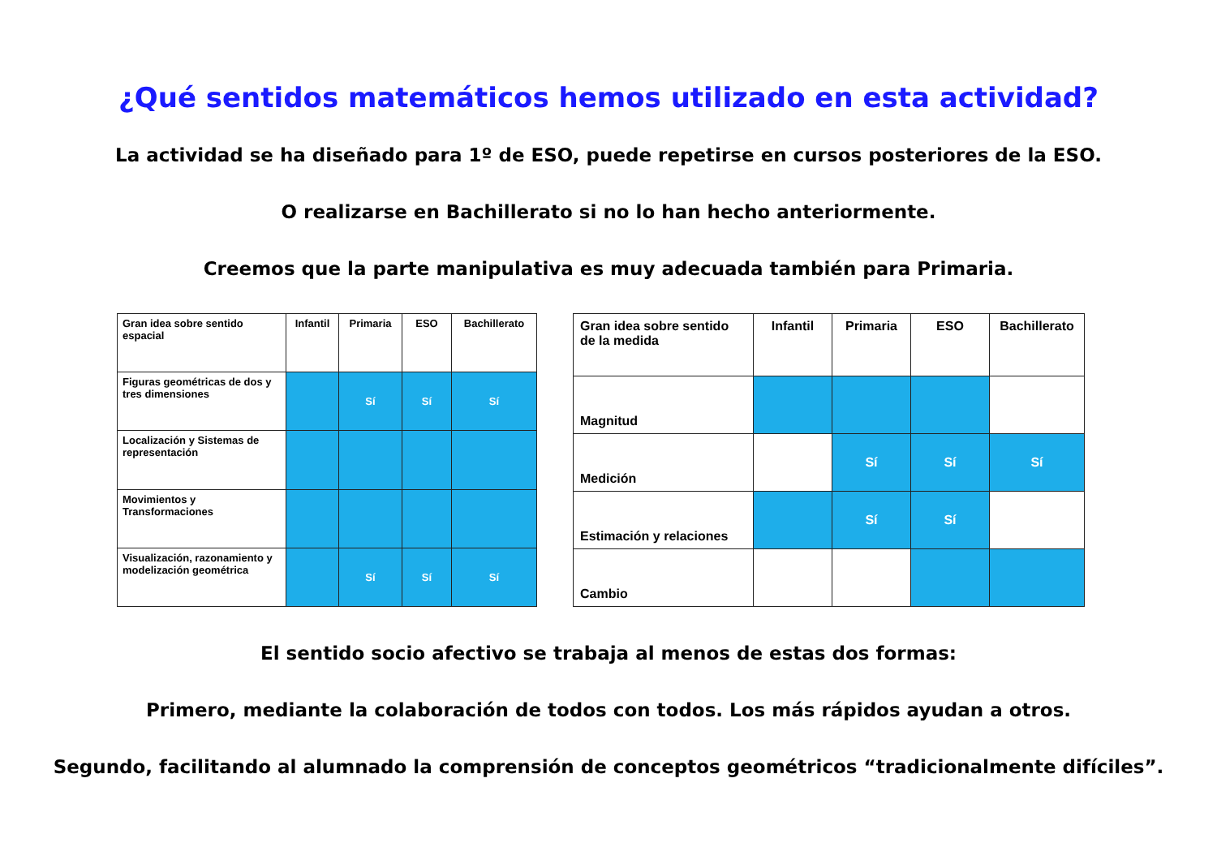¿Qué sentidos matemáticos hemos utilizado en esta actividad?
La actividad se ha diseñado para 1º de ESO, puede repetirse en cursos posteriores de la ESO.
O realizarse en Bachillerato si no lo han hecho anteriormente.
Creemos que la parte manipulativa es muy adecuada también para Primaria.
| Gran idea sobre sentido espacial | Infantil | Primaria | ESO | Bachillerato |
| --- | --- | --- | --- | --- |
| Figuras geométricas de dos y tres dimensiones | | Sí | Sí | Sí |
| Localización y Sistemas de representación | | | | |
| Movimientos y Transformaciones | | | | |
| Visualización, razonamiento y modelización geométrica | | Sí | Sí | Sí |
| Gran idea sobre sentido de la medida | Infantil | Primaria | ESO | Bachillerato |
| --- | --- | --- | --- | --- |
| Magnitud | | | | |
| Medición | | Sí | Sí | Sí |
| Estimación y relaciones | | Sí | Sí | |
| Cambio | | | | |
El sentido socio afectivo se trabaja al menos de estas dos formas:
Primero, mediante la colaboración de todos con todos. Los más rápidos ayudan a otros.
Segundo, facilitando al alumnado la comprensión de conceptos geométricos “tradicionalmente difíciles”.